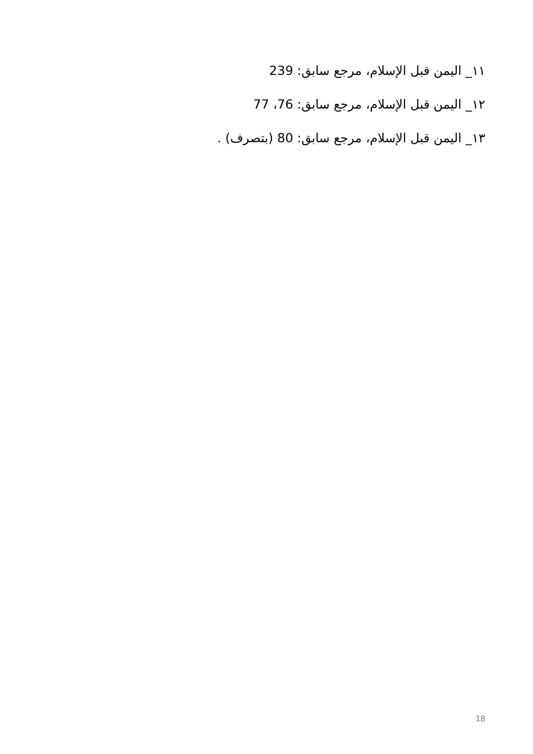١١_ اليمن قبل الإسلام، مرجع سابق: 239
١٢_ اليمن قبل الإسلام، مرجع سابق: 76، 77
١٣_ اليمن قبل الإسلام، مرجع سابق: 80 (بتصرف) .
18